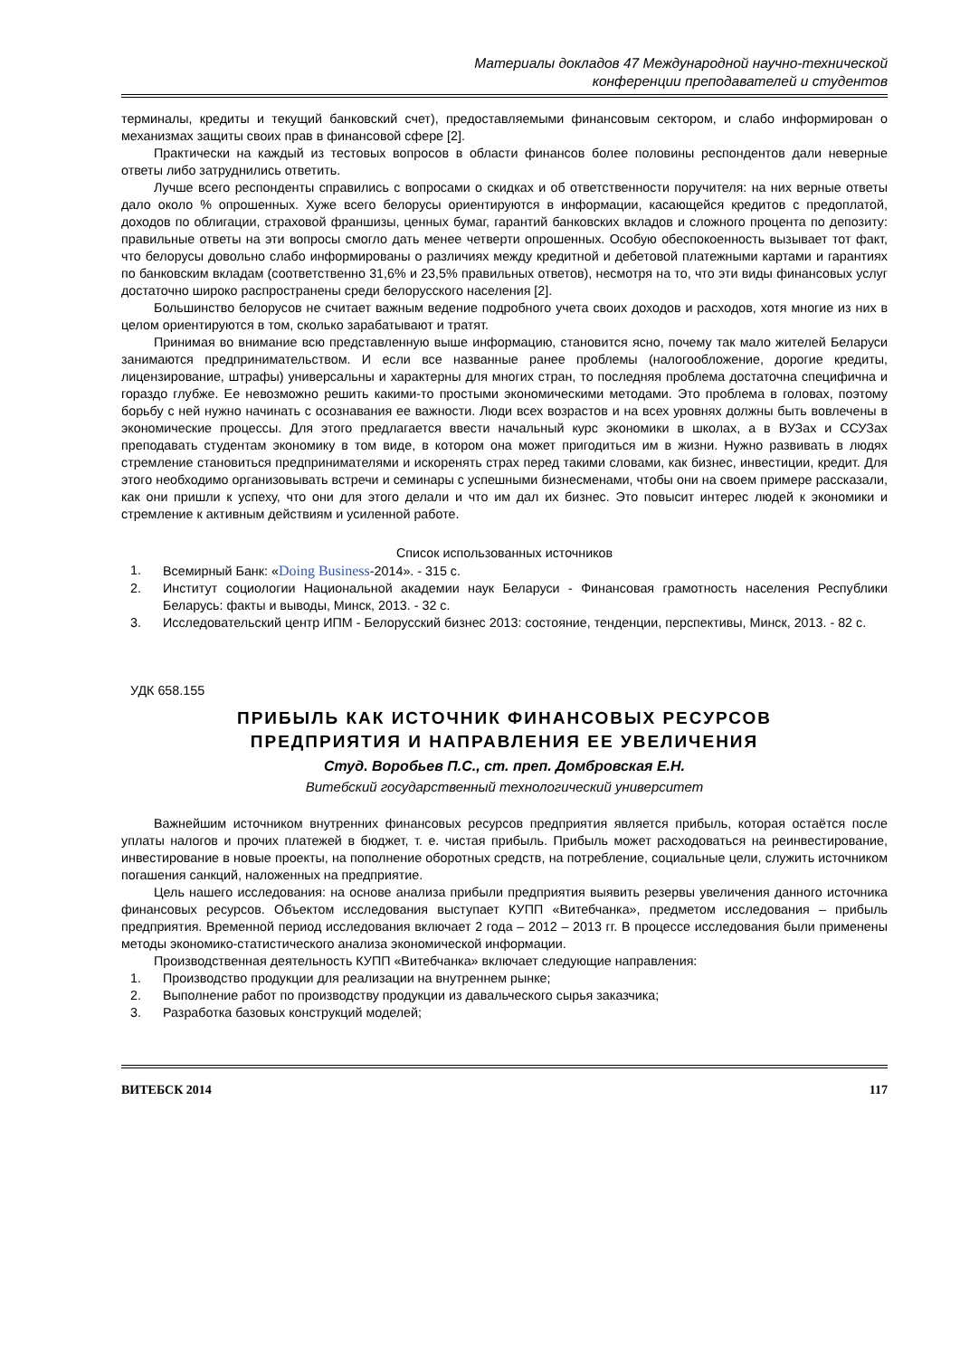Материалы докладов 47 Международной научно-технической
конференции преподавателей и студентов
терминалы, кредиты и текущий банковский счет), предоставляемыми финансовым сектором, и слабо информирован о механизмах защиты своих прав в финансовой сфере [2].
Практически на каждый из тестовых вопросов в области финансов более половины респондентов дали неверные ответы либо затруднились ответить.
Лучше всего респонденты справились с вопросами о скидках и об ответственности поручителя: на них верные ответы дало около % опрошенных. Хуже всего белорусы ориентируются в информации, касающейся кредитов с предоплатой, доходов по облигации, страховой франшизы, ценных бумаг, гарантий банковских вкладов и сложного процента по депозиту: правильные ответы на эти вопросы смогло дать менее четверти опрошенных. Особую обеспокоенность вызывает тот факт, что белорусы довольно слабо информированы о различиях между кредитной и дебетовой платежными картами и гарантиях по банковским вкладам (соответственно 31,6% и 23,5% правильных ответов), несмотря на то, что эти виды финансовых услуг достаточно широко распространены среди белорусского населения [2].
Большинство белорусов не считает важным ведение подробного учета своих доходов и расходов, хотя многие из них в целом ориентируются в том, сколько зарабатывают и тратят.
Принимая во внимание всю представленную выше информацию, становится ясно, почему так мало жителей Беларуси занимаются предпринимательством. И если все названные ранее проблемы (налогообложение, дорогие кредиты, лицензирование, штрафы) универсальны и характерны для многих стран, то последняя проблема достаточна специфична и гораздо глубже. Ее невозможно решить какими-то простыми экономическими методами. Это проблема в головах, поэтому борьбу с ней нужно начинать с осознавания ее важности. Люди всех возрастов и на всех уровнях должны быть вовлечены в экономические процессы. Для этого предлагается ввести начальный курс экономики в школах, а в ВУЗах и ССУЗах преподавать студентам экономику в том виде, в котором она может пригодиться им в жизни. Нужно развивать в людях стремление становиться предпринимателями и искоренять страх перед такими словами, как бизнес, инвестиции, кредит. Для этого необходимо организовывать встречи и семинары с успешными бизнесменами, чтобы они на своем примере рассказали, как они пришли к успеху, что они для этого делали и что им дал их бизнес. Это повысит интерес людей к экономики и стремление к активным действиям и усиленной работе.
Список использованных источников
1. Всемирный Банк: «Doing Business-2014». - 315 с.
2. Институт социологии Национальной академии наук Беларуси - Финансовая грамотность населения Республики Беларусь: факты и выводы, Минск, 2013. - 32 с.
3. Исследовательский центр ИПМ - Белорусский бизнес 2013: состояние, тенденции, перспективы, Минск, 2013. - 82 с.
УДК 658.155
ПРИБЫЛЬ КАК ИСТОЧНИК ФИНАНСОВЫХ РЕСУРСОВ
ПРЕДПРИЯТИЯ И НАПРАВЛЕНИЯ ЕЕ УВЕЛИЧЕНИЯ
Студ. Воробьев П.С., ст. преп. Домбровская Е.Н.
Витебский государственный технологический университет
Важнейшим источником внутренних финансовых ресурсов предприятия является прибыль, которая остаётся после уплаты налогов и прочих платежей в бюджет, т. е. чистая прибыль. Прибыль может расходоваться на реинвестирование, инвестирование в новые проекты, на пополнение оборотных средств, на потребление, социальные цели, служить источником погашения санкций, наложенных на предприятие.
Цель нашего исследования: на основе анализа прибыли предприятия выявить резервы увеличения данного источника финансовых ресурсов. Объектом исследования выступает КУПП «Витебчанка», предметом исследования – прибыль предприятия. Временной период исследования включает 2 года – 2012 – 2013 гг. В процессе исследования были применены методы экономико-статистического анализа экономической информации.
Производственная деятельность КУПП «Витебчанка» включает следующие направления:
1. Производство продукции для реализации на внутреннем рынке;
2. Выполнение работ по производству продукции из давальческого сырья заказчика;
3. Разработка базовых конструкций моделей;
ВИТЕБСК 2014 117